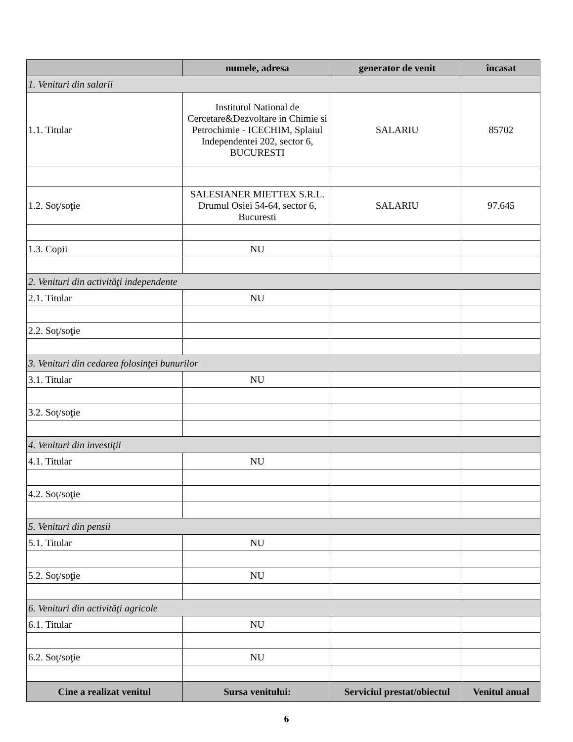| | numele, adresa | generator de venit | încasat |
| --- | --- | --- | --- |
| 1. Venituri din salarii | | | |
| 1.1. Titular | Institutul National de Cercetare&Dezvoltare in Chimie si Petrochimie - ICECHIM, Splaiul Independentei 202, sector 6, BUCURESTI | SALARIU | 85702 |
| 1.2. Soţ/soţie | SALESIANER MIETTEX S.R.L. Drumul Osiei 54-64, sector 6, Bucuresti | SALARIU | 97.645 |
| 1.3. Copii | NU | | |
| 2. Venituri din activităţi independente | | | |
| 2.1. Titular | NU | | |
| 2.2. Soţ/soţie | | | |
| 3. Venituri din cedarea folosinţei bunurilor | | | |
| 3.1. Titular | NU | | |
| 3.2. Soţ/soţie | | | |
| 4. Venituri din investiţii | | | |
| 4.1. Titular | NU | | |
| 4.2. Soţ/soţie | | | |
| 5. Venituri din pensii | | | |
| 5.1. Titular | NU | | |
| 5.2. Soţ/soţie | NU | | |
| 6. Venituri din activităţi agricole | | | |
| 6.1. Titular | NU | | |
| 6.2. Soţ/soţie | NU | | |
| Cine a realizat venitul | Sursa venitului: | Serviciul prestat/obiectul | Venitul anual |
6